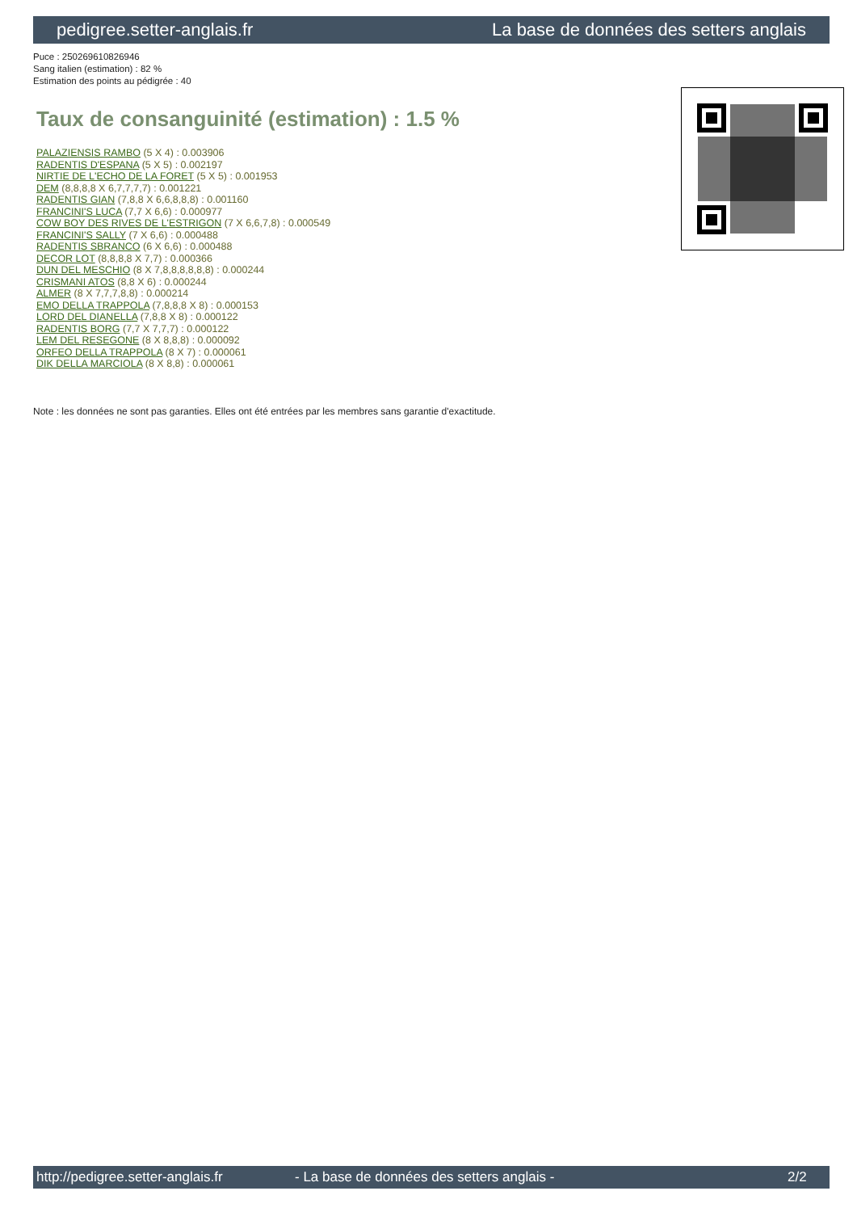pedigree.setter-anglais.fr La base de données des setters anglais
Puce : 250269610826946
Sang italien (estimation) : 82 %
Estimation des points au pédigrée : 40
Taux de consanguinité (estimation) : 1.5 %
PALAZIENSIS RAMBO (5 X 4) : 0.003906
RADENTIS D'ESPANA (5 X 5) : 0.002197
NIRTIE DE L'ECHO DE LA FORET (5 X 5) : 0.001953
DEM (8,8,8,8 X 6,7,7,7,7) : 0.001221
RADENTIS GIAN (7,8,8 X 6,6,8,8,8) : 0.001160
FRANCINI'S LUCA (7,7 X 6,6) : 0.000977
COW BOY DES RIVES DE L'ESTRIGON (7 X 6,6,7,8) : 0.000549
FRANCINI'S SALLY (7 X 6,6) : 0.000488
RADENTIS SBRANCO (6 X 6,6) : 0.000488
DECOR LOT (8,8,8,8 X 7,7) : 0.000366
DUN DEL MESCHIO (8 X 7,8,8,8,8,8,8) : 0.000244
CRISMANI ATOS (8,8 X 6) : 0.000244
ALMER (8 X 7,7,7,8,8) : 0.000214
EMO DELLA TRAPPOLA (7,8,8,8 X 8) : 0.000153
LORD DEL DIANELLA (7,8,8 X 8) : 0.000122
RADENTIS BORG (7,7 X 7,7,7) : 0.000122
LEM DEL RESEGONE (8 X 8,8,8) : 0.000092
ORFEO DELLA TRAPPOLA (8 X 7) : 0.000061
DIK DELLA MARCIOLA (8 X 8,8) : 0.000061
Note : les données ne sont pas garanties. Elles ont été entrées par les membres sans garantie d'exactitude.
http://pedigree.setter-anglais.fr - La base de données des setters anglais - 2/2